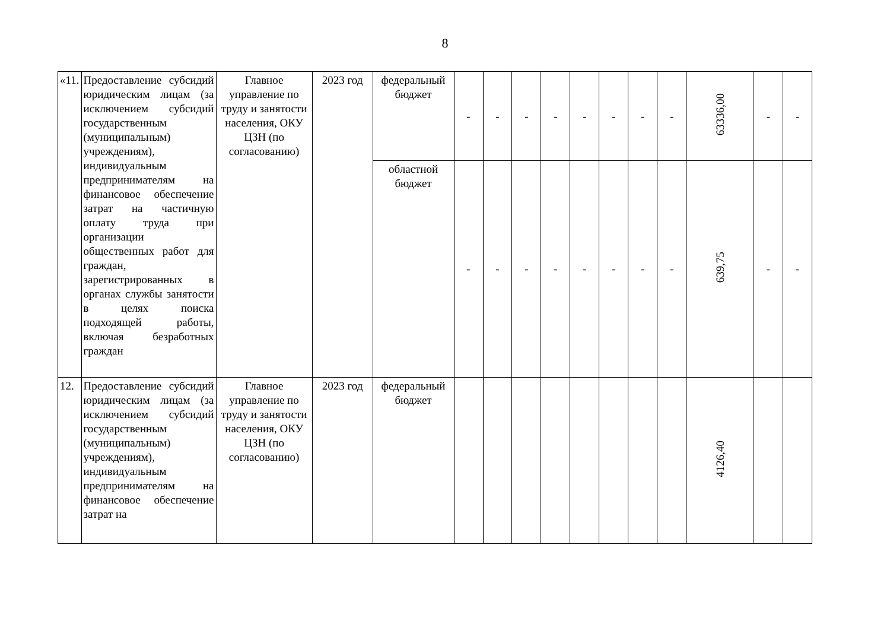8
| «11. | Предоставление субсидий юридическим лицам (за исключением субсидий государственным (муниципальным) учреждениям), индивидуальным предпринимателям на финансовое обеспечение затрат на частичную оплату труда при организации общественных работ для граждан, зарегистрированных в органах службы занятости в целях поиска подходящей работы, включая безработных граждан | Главное управление по труду и занятости населения, ОКУ ЦЗН (по согласованию) | 2023 год | федеральный бюджет | - | - | - | - | - | - | - | - | 63336,00 | - | - |
| | | | | областной бюджет | - | - | - | - | - | - | - | - | 639,75 | - | - |
| 12. | Предоставление субсидий юридическим лицам (за исключением субсидий государственным (муниципальным) учреждениям), индивидуальным предпринимателям на финансовое обеспечение затрат на | Главное управление по труду и занятости населения, ОКУ ЦЗН (по согласованию) | 2023 год | федеральный бюджет | | | | | | | | | 4126,40 | | |